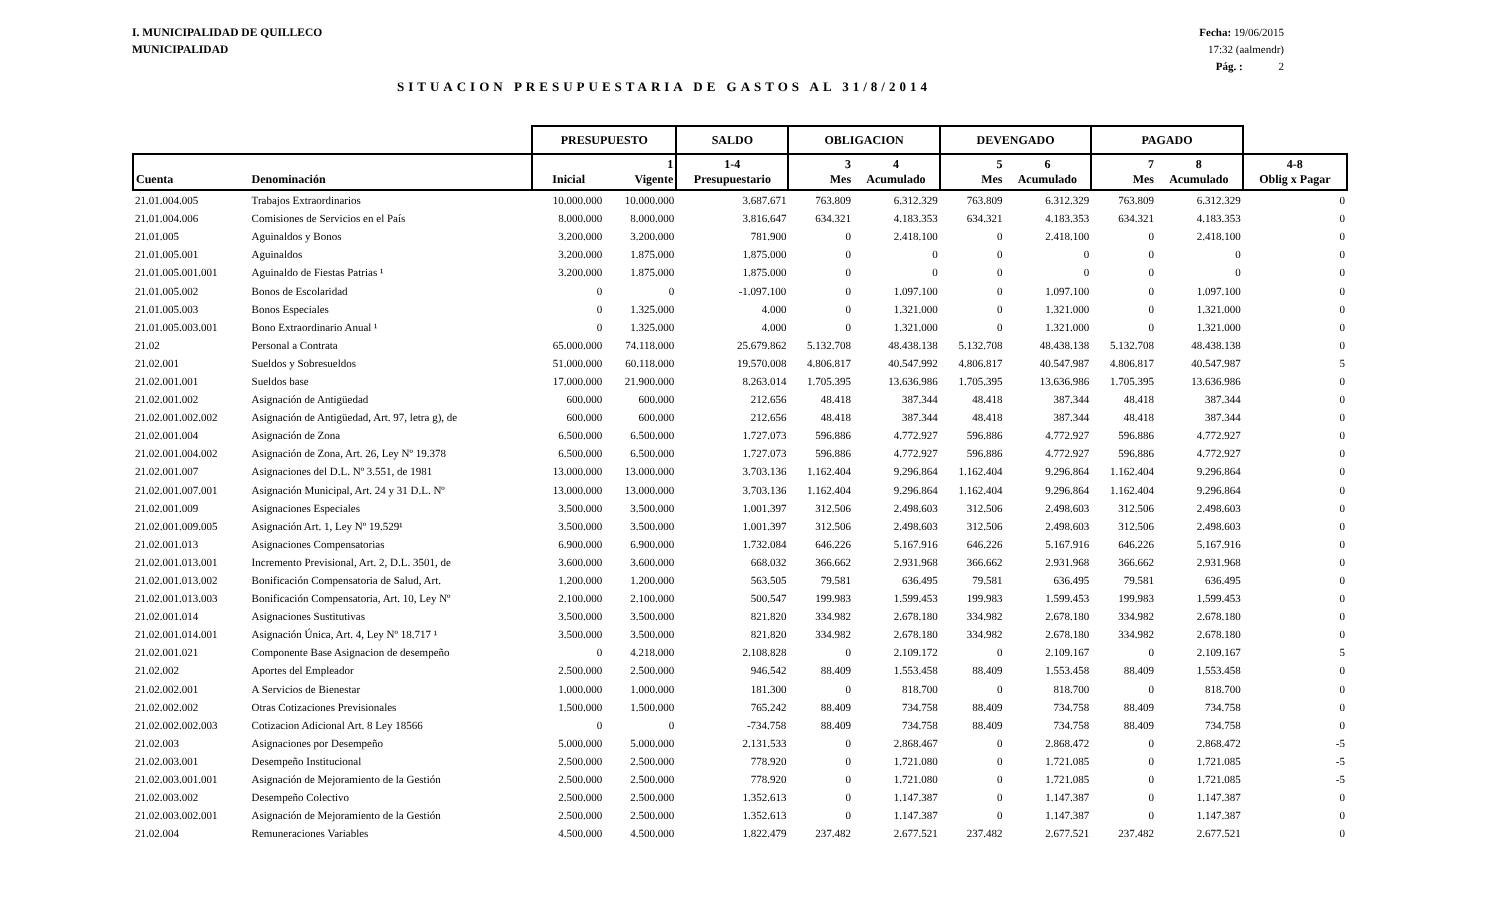I. MUNICIPALIDAD DE QUILLECO
MUNICIPALIDAD
Fecha: 19/06/2015
17:32 (aalmendr)
Pág. : 2
SITUACION PRESUPUESTARIA DE GASTOS AL 31/8/2014
| | | PRESUPUESTO | | SALDO | OBLIGACION | | DEVENGADO | | PAGADO | | |
| --- | --- | --- | --- | --- | --- | --- | --- | --- | --- | --- | --- |
| Cuenta | Denominación | Inicial | 1 Vigente | 1-4 Presupuestario | 3 Mes | 4 Acumulado | 5 Mes | 6 Acumulado | 7 Mes | 8 Acumulado | 4-8 Oblig x Pagar |
| 21.01.004.005 | Trabajos Extraordinarios | 10.000.000 | 10.000.000 | 3.687.671 | 763.809 | 6.312.329 | 763.809 | 6.312.329 | 763.809 | 6.312.329 | 0 |
| 21.01.004.006 | Comisiones de Servicios en el País | 8.000.000 | 8.000.000 | 3.816.647 | 634.321 | 4.183.353 | 634.321 | 4.183.353 | 634.321 | 4.183.353 | 0 |
| 21.01.005 | Aguinaldos y Bonos | 3.200.000 | 3.200.000 | 781.900 | 0 | 2.418.100 | 0 | 2.418.100 | 0 | 2.418.100 | 0 |
| 21.01.005.001 | Aguinaldos | 3.200.000 | 1.875.000 | 1.875.000 | 0 | 0 | 0 | 0 | 0 | 0 | 0 |
| 21.01.005.001.001 | Aguinaldo de Fiestas Patrias ¹ | 3.200.000 | 1.875.000 | 1.875.000 | 0 | 0 | 0 | 0 | 0 | 0 | 0 |
| 21.01.005.002 | Bonos de Escolaridad | 0 | 0 | -1.097.100 | 0 | 1.097.100 | 0 | 1.097.100 | 0 | 1.097.100 | 0 |
| 21.01.005.003 | Bonos Especiales | 0 | 1.325.000 | 4.000 | 0 | 1.321.000 | 0 | 1.321.000 | 0 | 1.321.000 | 0 |
| 21.01.005.003.001 | Bono Extraordinario Anual ¹ | 0 | 1.325.000 | 4.000 | 0 | 1.321.000 | 0 | 1.321.000 | 0 | 1.321.000 | 0 |
| 21.02 | Personal a Contrata | 65.000.000 | 74.118.000 | 25.679.862 | 5.132.708 | 48.438.138 | 5.132.708 | 48.438.138 | 5.132.708 | 48.438.138 | 0 |
| 21.02.001 | Sueldos y Sobresueldos | 51.000.000 | 60.118.000 | 19.570.008 | 4.806.817 | 40.547.992 | 4.806.817 | 40.547.987 | 4.806.817 | 40.547.987 | 5 |
| 21.02.001.001 | Sueldos base | 17.000.000 | 21.900.000 | 8.263.014 | 1.705.395 | 13.636.986 | 1.705.395 | 13.636.986 | 1.705.395 | 13.636.986 | 0 |
| 21.02.001.002 | Asignación de Antigüedad | 600.000 | 600.000 | 212.656 | 48.418 | 387.344 | 48.418 | 387.344 | 48.418 | 387.344 | 0 |
| 21.02.001.002.002 | Asignación de Antigüedad, Art. 97, letra g), de | 600.000 | 600.000 | 212.656 | 48.418 | 387.344 | 48.418 | 387.344 | 48.418 | 387.344 | 0 |
| 21.02.001.004 | Asignación de Zona | 6.500.000 | 6.500.000 | 1.727.073 | 596.886 | 4.772.927 | 596.886 | 4.772.927 | 596.886 | 4.772.927 | 0 |
| 21.02.001.004.002 | Asignación de Zona, Art. 26, Ley Nº 19.378 | 6.500.000 | 6.500.000 | 1.727.073 | 596.886 | 4.772.927 | 596.886 | 4.772.927 | 596.886 | 4.772.927 | 0 |
| 21.02.001.007 | Asignaciones del D.L. Nº 3.551, de 1981 | 13.000.000 | 13.000.000 | 3.703.136 | 1.162.404 | 9.296.864 | 1.162.404 | 9.296.864 | 1.162.404 | 9.296.864 | 0 |
| 21.02.001.007.001 | Asignación Municipal, Art. 24 y 31 D.L. Nº | 13.000.000 | 13.000.000 | 3.703.136 | 1.162.404 | 9.296.864 | 1.162.404 | 9.296.864 | 1.162.404 | 9.296.864 | 0 |
| 21.02.001.009 | Asignaciones Especiales | 3.500.000 | 3.500.000 | 1.001.397 | 312.506 | 2.498.603 | 312.506 | 2.498.603 | 312.506 | 2.498.603 | 0 |
| 21.02.001.009.005 | Asignación Art. 1, Ley Nº 19.529¹ | 3.500.000 | 3.500.000 | 1.001.397 | 312.506 | 2.498.603 | 312.506 | 2.498.603 | 312.506 | 2.498.603 | 0 |
| 21.02.001.013 | Asignaciones Compensatorias | 6.900.000 | 6.900.000 | 1.732.084 | 646.226 | 5.167.916 | 646.226 | 5.167.916 | 646.226 | 5.167.916 | 0 |
| 21.02.001.013.001 | Incremento Previsional, Art. 2, D.L. 3501, de | 3.600.000 | 3.600.000 | 668.032 | 366.662 | 2.931.968 | 366.662 | 2.931.968 | 366.662 | 2.931.968 | 0 |
| 21.02.001.013.002 | Bonificación Compensatoria de Salud, Art. | 1.200.000 | 1.200.000 | 563.505 | 79.581 | 636.495 | 79.581 | 636.495 | 79.581 | 636.495 | 0 |
| 21.02.001.013.003 | Bonificación Compensatoria, Art. 10, Ley Nº | 2.100.000 | 2.100.000 | 500.547 | 199.983 | 1.599.453 | 199.983 | 1.599.453 | 199.983 | 1.599.453 | 0 |
| 21.02.001.014 | Asignaciones Sustitutivas | 3.500.000 | 3.500.000 | 821.820 | 334.982 | 2.678.180 | 334.982 | 2.678.180 | 334.982 | 2.678.180 | 0 |
| 21.02.001.014.001 | Asignación Única, Art. 4, Ley Nº 18.717 ¹ | 3.500.000 | 3.500.000 | 821.820 | 334.982 | 2.678.180 | 334.982 | 2.678.180 | 334.982 | 2.678.180 | 0 |
| 21.02.001.021 | Componente Base Asignacion de desempeño | 0 | 4.218.000 | 2.108.828 | 0 | 2.109.172 | 0 | 2.109.167 | 0 | 2.109.167 | 5 |
| 21.02.002 | Aportes del Empleador | 2.500.000 | 2.500.000 | 946.542 | 88.409 | 1.553.458 | 88.409 | 1.553.458 | 88.409 | 1.553.458 | 0 |
| 21.02.002.001 | A Servicios de Bienestar | 1.000.000 | 1.000.000 | 181.300 | 0 | 818.700 | 0 | 818.700 | 0 | 818.700 | 0 |
| 21.02.002.002 | Otras Cotizaciones Previsionales | 1.500.000 | 1.500.000 | 765.242 | 88.409 | 734.758 | 88.409 | 734.758 | 88.409 | 734.758 | 0 |
| 21.02.002.002.003 | Cotizacion Adicional Art. 8 Ley 18566 | 0 | 0 | -734.758 | 88.409 | 734.758 | 88.409 | 734.758 | 88.409 | 734.758 | 0 |
| 21.02.003 | Asignaciones por Desempeño | 5.000.000 | 5.000.000 | 2.131.533 | 0 | 2.868.467 | 0 | 2.868.472 | 0 | 2.868.472 | -5 |
| 21.02.003.001 | Desempeño Institucional | 2.500.000 | 2.500.000 | 778.920 | 0 | 1.721.080 | 0 | 1.721.085 | 0 | 1.721.085 | -5 |
| 21.02.003.001.001 | Asignación de Mejoramiento de la Gestión | 2.500.000 | 2.500.000 | 778.920 | 0 | 1.721.080 | 0 | 1.721.085 | 0 | 1.721.085 | -5 |
| 21.02.003.002 | Desempeño Colectivo | 2.500.000 | 2.500.000 | 1.352.613 | 0 | 1.147.387 | 0 | 1.147.387 | 0 | 1.147.387 | 0 |
| 21.02.003.002.001 | Asignación de Mejoramiento de la Gestión | 2.500.000 | 2.500.000 | 1.352.613 | 0 | 1.147.387 | 0 | 1.147.387 | 0 | 1.147.387 | 0 |
| 21.02.004 | Remuneraciones Variables | 4.500.000 | 4.500.000 | 1.822.479 | 237.482 | 2.677.521 | 237.482 | 2.677.521 | 237.482 | 2.677.521 | 0 |